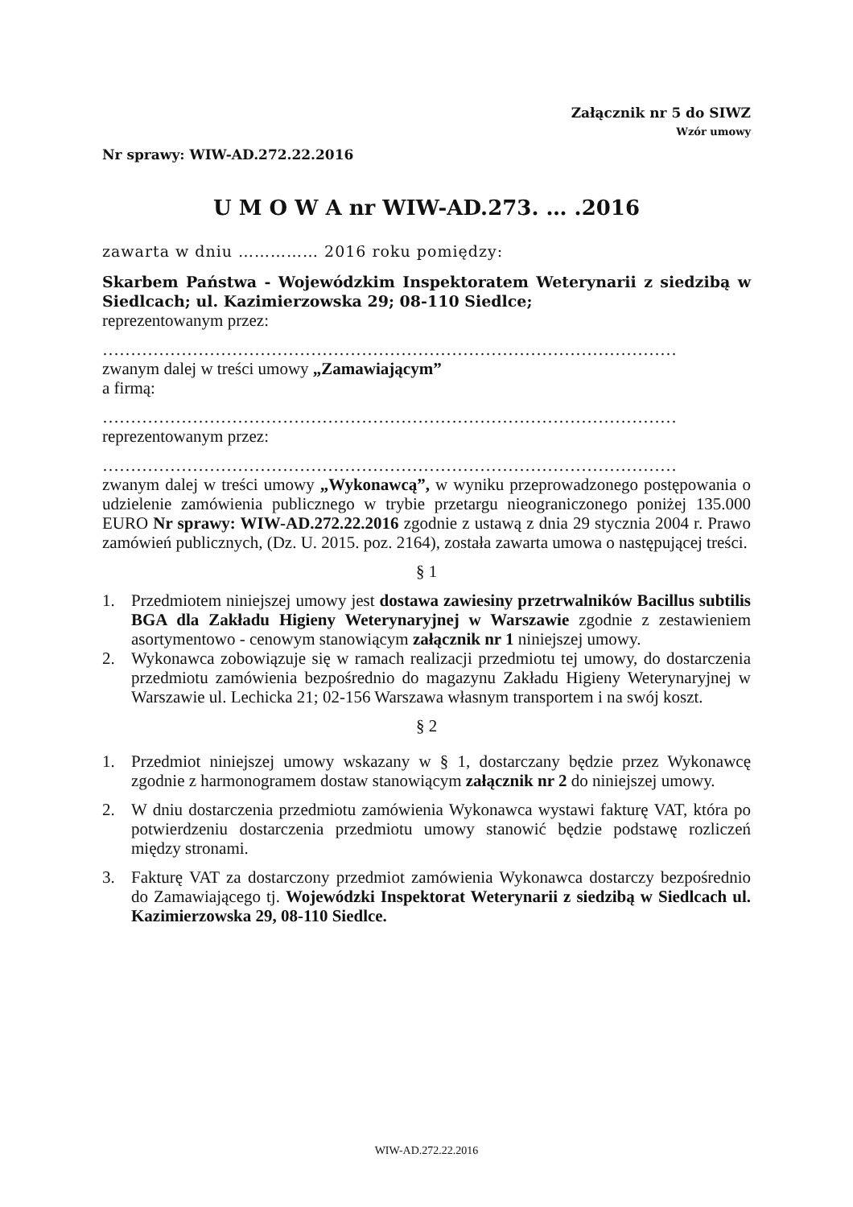Załącznik nr 5 do SIWZ
Wzór umowy
Nr sprawy: WIW-AD.272.22.2016
U M O W A nr WIW-AD.273. … .2016
zawarta w dniu …………… 2016 roku pomiędzy:
Skarbem Państwa - Wojewódzkim Inspektoratem Weterynarii z siedzibą w Siedlcach; ul. Kazimierzowska 29; 08-110 Siedlce;
reprezentowanym przez:
…………………………………………………………………………………………
zwanym dalej w treści umowy „Zamawiającym”
a firmą:
…………………………………………………………………………………………
reprezentowanym przez:
…………………………………………………………………………………………
zwanym dalej w treści umowy „Wykonawcą”, w wyniku przeprowadzonego postępowania o udzielenie zamówienia publicznego w trybie przetargu nieograniczonego poniżej 135.000 EURO Nr sprawy: WIW-AD.272.22.2016 zgodnie z ustawą z dnia 29 stycznia 2004 r. Prawo zamówień publicznych, (Dz. U. 2015. poz. 2164), została zawarta umowa o następującej treści.
§ 1
1. Przedmiotem niniejszej umowy jest dostawa zawiesiny przetrwalników Bacillus subtilis BGA dla Zakładu Higieny Weterynaryjnej w Warszawie zgodnie z zestawieniem asortymentowo - cenowym stanowiącym załącznik nr 1 niniejszej umowy.
2. Wykonawca zobowiązuje się w ramach realizacji przedmiotu tej umowy, do dostarczenia przedmiotu zamówienia bezpośrednio do magazynu Zakładu Higieny Weterynaryjnej w Warszawie ul. Lechicka 21; 02-156 Warszawa własnym transportem i na swój koszt.
§ 2
1. Przedmiot niniejszej umowy wskazany w § 1, dostarczany będzie przez Wykonawcę zgodnie z harmonogramem dostaw stanowiącym załącznik nr 2 do niniejszej umowy.
2. W dniu dostarczenia przedmiotu zamówienia Wykonawca wystawi fakturę VAT, która po potwierdzeniu dostarczenia przedmiotu umowy stanowić będzie podstawę rozliczeń między stronami.
3. Fakturę VAT za dostarczony przedmiot zamówienia Wykonawca dostarczy bezpośrednio do Zamawiającego tj. Wojewódzki Inspektorat Weterynarii z siedzibą w Siedlcach ul. Kazimierzowska 29, 08-110 Siedlce.
WIW-AD.272.22.2016